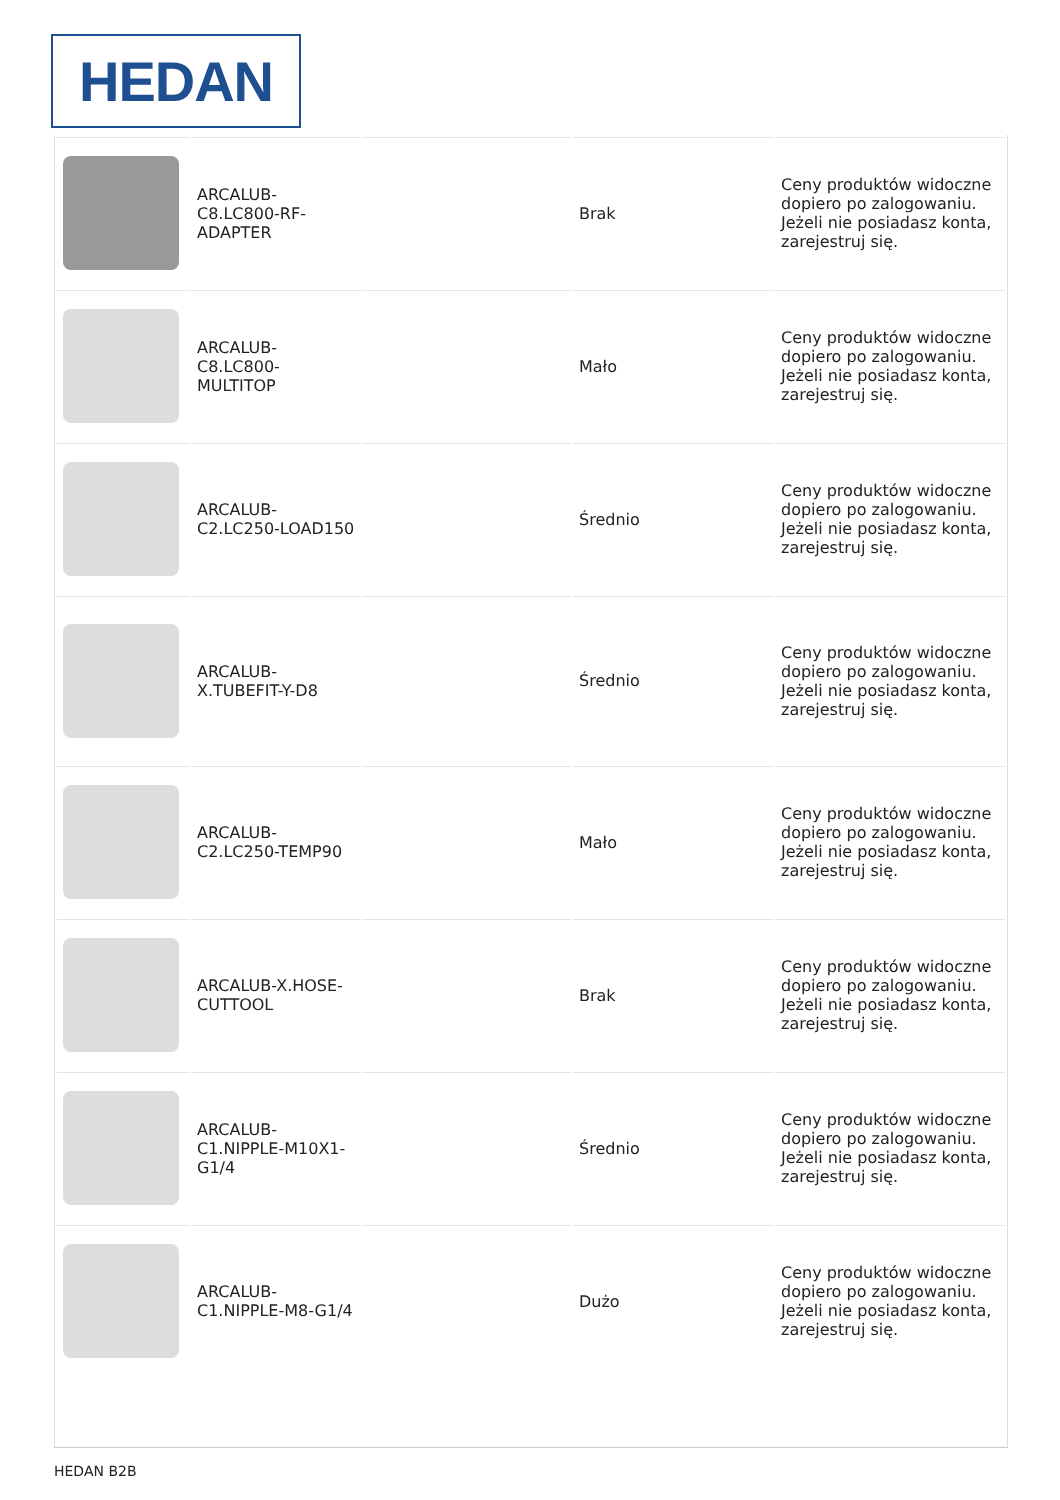HEDAN
| | ARCALUB-C8.LC800-RF-ADAPTER | | Brak | Ceny produktów widoczne dopiero po zalogowaniu. Jeżeli nie posiadasz konta, zarejestruj się. |
| | ARCALUB-C8.LC800-MULTITOP | | Mało | Ceny produktów widoczne dopiero po zalogowaniu. Jeżeli nie posiadasz konta, zarejestruj się. |
| | ARCALUB-C2.LC250-LOAD150 | | Średnio | Ceny produktów widoczne dopiero po zalogowaniu. Jeżeli nie posiadasz konta, zarejestruj się. |
| | ARCALUB-X.TUBEFIT-Y-D8 | | Średnio | Ceny produktów widoczne dopiero po zalogowaniu. Jeżeli nie posiadasz konta, zarejestruj się. |
| | ARCALUB-C2.LC250-TEMP90 | | Mało | Ceny produktów widoczne dopiero po zalogowaniu. Jeżeli nie posiadasz konta, zarejestruj się. |
| | ARCALUB-X.HOSE-CUTTOOL | | Brak | Ceny produktów widoczne dopiero po zalogowaniu. Jeżeli nie posiadasz konta, zarejestruj się. |
| | ARCALUB-C1.NIPPLE-M10X1-G1/4 | | Średnio | Ceny produktów widoczne dopiero po zalogowaniu. Jeżeli nie posiadasz konta, zarejestruj się. |
| | ARCALUB-C1.NIPPLE-M8-G1/4 | | Dużo | Ceny produktów widoczne dopiero po zalogowaniu. Jeżeli nie posiadasz konta, zarejestruj się. |
HEDAN B2B